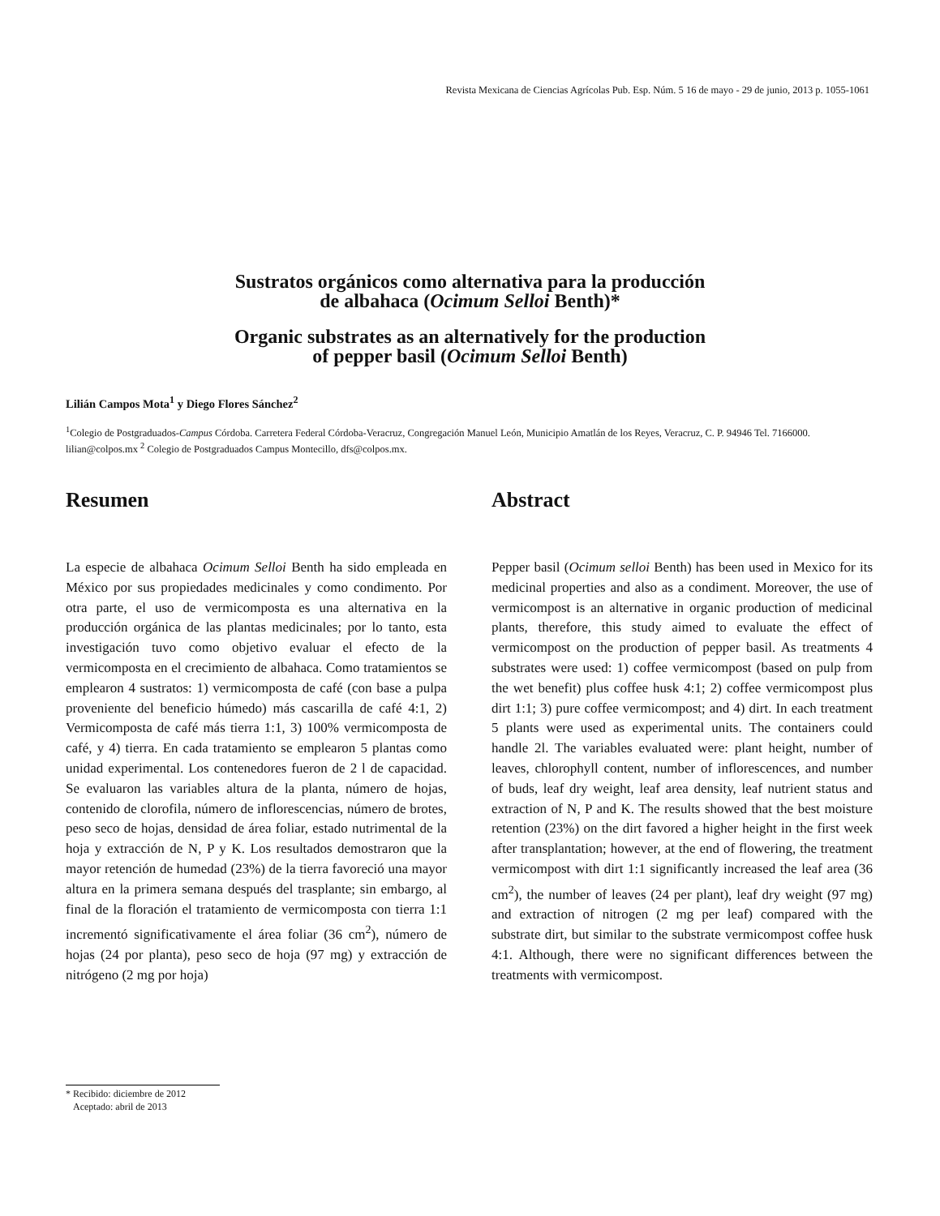Revista Mexicana de Ciencias Agrícolas Pub. Esp. Núm. 5 16 de mayo - 29 de junio, 2013 p. 1055-1061
Sustratos orgánicos como alternativa para la producción
de albahaca (Ocimum Selloi Benth)*
Organic substrates as an alternatively for the production
of pepper basil (Ocimum Selloi Benth)
Lilián Campos Mota<sup>1</sup> y Diego Flores Sánchez<sup>2</sup>
<sup>1</sup> Colegio de Postgraduados-Campus Córdoba. Carretera Federal Córdoba-Veracruz, Congregación Manuel León, Municipio Amatlán de los Reyes, Veracruz, C. P. 94946 Tel. 7166000. lilian@colpos.mx <sup>2</sup> Colegio de Postgraduados Campus Montecillo, dfs@colpos.mx.
Resumen
La especie de albahaca Ocimum Selloi Benth ha sido empleada en México por sus propiedades medicinales y como condimento. Por otra parte, el uso de vermicomposta es una alternativa en la producción orgánica de las plantas medicinales; por lo tanto, esta investigación tuvo como objetivo evaluar el efecto de la vermicomposta en el crecimiento de albahaca. Como tratamientos se emplearon 4 sustratos: 1) vermicomposta de café (con base a pulpa proveniente del beneficio húmedo) más cascarilla de café 4:1, 2) Vermicomposta de café más tierra 1:1, 3) 100% vermicomposta de café, y 4) tierra. En cada tratamiento se emplearon 5 plantas como unidad experimental. Los contenedores fueron de 2 l de capacidad. Se evaluaron las variables altura de la planta, número de hojas, contenido de clorofila, número de inflorescencias, número de brotes, peso seco de hojas, densidad de área foliar, estado nutrimental de la hoja y extracción de N, P y K. Los resultados demostraron que la mayor retención de humedad (23%) de la tierra favoreció una mayor altura en la primera semana después del trasplante; sin embargo, al final de la floración el tratamiento de vermicomposta con tierra 1:1 incrementó significativamente el área foliar (36 cm<sup>2</sup>), número de hojas (24 por planta), peso seco de hoja (97 mg) y extracción de nitrógeno (2 mg por hoja)
Abstract
Pepper basil (Ocimum selloi Benth) has been used in Mexico for its medicinal properties and also as a condiment. Moreover, the use of vermicompost is an alternative in organic production of medicinal plants, therefore, this study aimed to evaluate the effect of vermicompost on the production of pepper basil. As treatments 4 substrates were used: 1) coffee vermicompost (based on pulp from the wet benefit) plus coffee husk 4:1; 2) coffee vermicompost plus dirt 1:1; 3) pure coffee vermicompost; and 4) dirt. In each treatment 5 plants were used as experimental units. The containers could handle 2l. The variables evaluated were: plant height, number of leaves, chlorophyll content, number of inflorescences, and number of buds, leaf dry weight, leaf area density, leaf nutrient status and extraction of N, P and K. The results showed that the best moisture retention (23%) on the dirt favored a higher height in the first week after transplantation; however, at the end of flowering, the treatment vermicompost with dirt 1:1 significantly increased the leaf area (36 cm<sup>2</sup>), the number of leaves (24 per plant), leaf dry weight (97 mg) and extraction of nitrogen (2 mg per leaf) compared with the substrate dirt, but similar to the substrate vermicompost coffee husk 4:1. Although, there were no significant differences between the treatments with vermicompost.
* Recibido: diciembre de 2012
Aceptado: abril de 2013